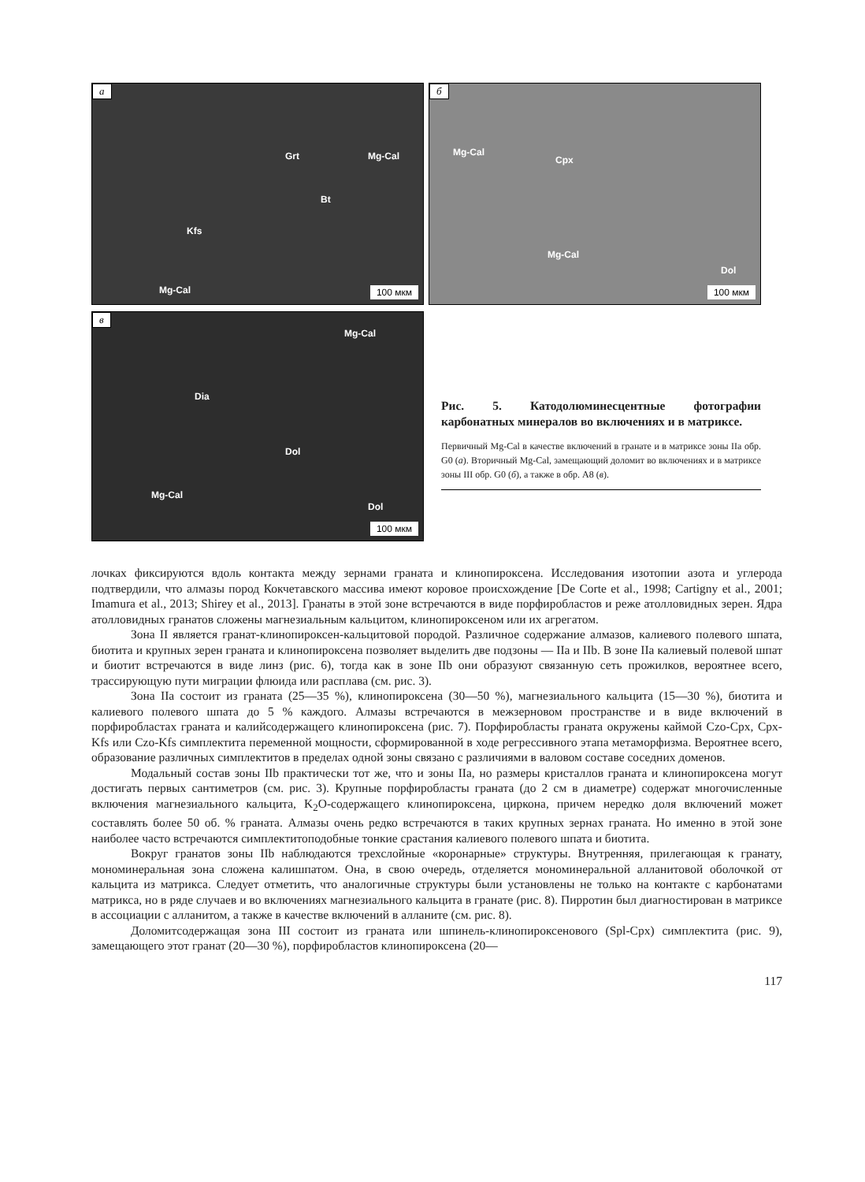а
Grt Mg-Cal
Bt
Kfs
Mg-Cal 100 мкм
б
Mg-Cal
Cpx
Mg-Cal
Dol
100 мкм
в
Mg-Cal
Dia
Dol
Mg-Cal
Dol
100 мкм
Рис. 5. Катодолюминесцентные фотографии карбонатных минералов во включениях и в матриксе.
Первичный Mg-Cal в качестве включений в гранате и в матриксе зоны IIa обр. G0 (а). Вторичный Mg-Cal, замещающий доломит во включениях и в матриксе зоны III обр. G0 (б), а также в обр. A8 (в).
лочках фиксируются вдоль контакта между зернами граната и клинопироксена. Исследования изотопии азота и углерода подтвердили, что алмазы пород Кокчетавского массива имеют коровое происхождение [De Corte et al., 1998; Cartigny et al., 2001; Imamura et al., 2013; Shirey et al., 2013]. Гранаты в этой зоне встречаются в виде порфиробластов и реже атолловидных зерен. Ядра атолловидных гранатов сложены магнезиальным кальцитом, клинопироксеном или их агрегатом.
Зона II является гранат-клинопироксен-кальцитовой породой. Различное содержание алмазов, калиевого полевого шпата, биотита и крупных зерен граната и клинопироксена позволяет выделить две подзоны — IIa и IIb. В зоне IIa калиевый полевой шпат и биотит встречаются в виде линз (рис. 6), тогда как в зоне IIb они образуют связанную сеть прожилков, вероятнее всего, трассирующую пути миграции флюида или расплава (см. рис. 3).
Зона IIa состоит из граната (25—35 %), клинопироксена (30—50 %), магнезиального кальцита (15—30 %), биотита и калиевого полевого шпата до 5 % каждого. Алмазы встречаются в межзерновом пространстве и в виде включений в порфиробластах граната и калийсодержащего клинопироксена (рис. 7). Порфиробласты граната окружены каймой Czo-Cpx, Cpx-Kfs или Czo-Kfs симплектита переменной мощности, сформированной в ходе регрессивного этапа метаморфизма. Вероятнее всего, образование различных симплектитов в пределах одной зоны связано с различиями в валовом составе соседних доменов.
Модальный состав зоны IIb практически тот же, что и зоны IIa, но размеры кристаллов граната и клинопироксена могут достигать первых сантиметров (см. рис. 3). Крупные порфиробласты граната (до 2 см в диаметре) содержат многочисленные включения магнезиального кальцита, K<sub>2</sub>O-содержащего клинопироксена, циркона, причем нередко доля включений может составлять более 50 об. % граната. Алмазы очень редко встречаются в таких крупных зернах граната. Но именно в этой зоне наиболее часто встречаются симплектитоподобные тонкие срастания калиевого полевого шпата и биотита.
Вокруг гранатов зоны IIb наблюдаются трехслойные «коронарные» структуры. Внутренняя, прилегающая к гранату, мономинеральная зона сложена калишпатом. Она, в свою очередь, отделяется мономинеральной алланитовой оболочкой от кальцита из матрикса. Следует отметить, что аналогичные структуры были установлены не только на контакте с карбонатами матрикса, но в ряде случаев и во включениях магнезиального кальцита в гранате (рис. 8). Пирротин был диагностирован в матриксе в ассоциации с алланитом, а также в качестве включений в алланите (см. рис. 8).
Доломитсодержащая зона III состоит из граната или шпинель-клинопироксенового (Spl-Cpx) симплектита (рис. 9), замещающего этот гранат (20—30 %), порфиробластов клинопироксена (20—
117